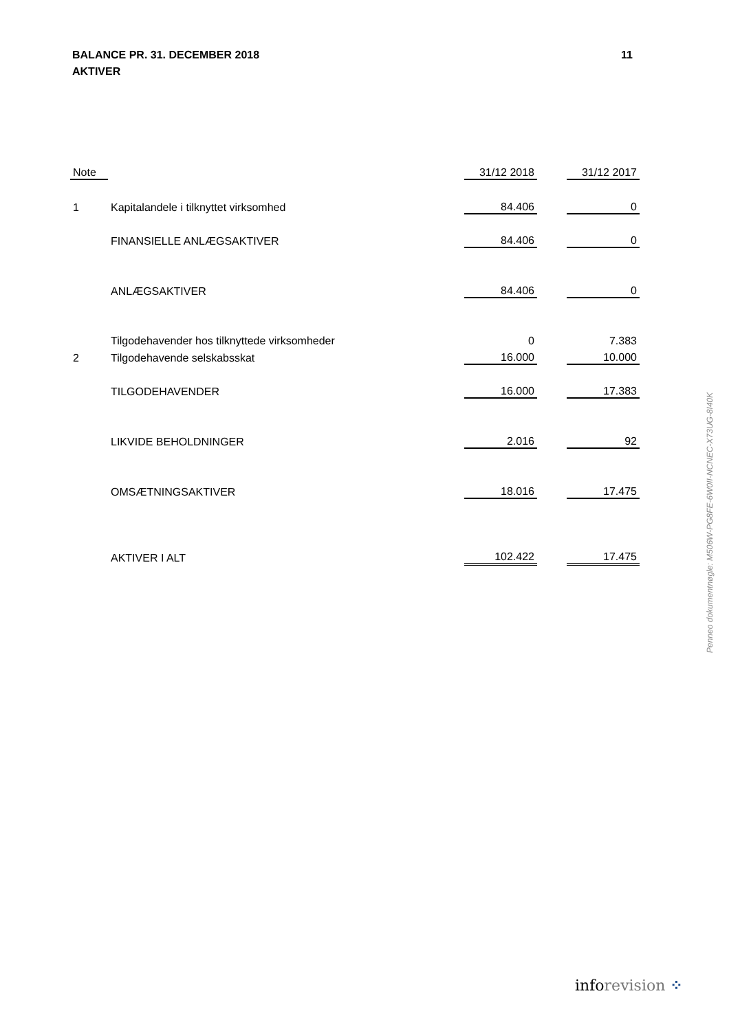BALANCE PR. 31. DECEMBER 2018
AKTIVER
11
| Note | | 31/12 2018 | | 31/12 2017 |
| --- | --- | --- | --- | --- |
| 1 | Kapitalandele i tilknyttet virksomhed | 84.406 | | 0 |
| | FINANSIELLE ANLÆGSAKTIVER | 84.406 | | 0 |
| | ANLÆGSAKTIVER | 84.406 | | 0 |
| | Tilgodehavender hos tilknyttede virksomheder | 0 | | 7.383 |
| 2 | Tilgodehavende selskabsskat | 16.000 | | 10.000 |
| | TILGODEHAVENDER | 16.000 | | 17.383 |
| | LIKVIDE BEHOLDNINGER | 2.016 | | 92 |
| | OMSÆTNINGSAKTIVER | 18.016 | | 17.475 |
| | AKTIVER I ALT | 102.422 | | 17.475 |
Penneo dokumentnøgle: M506W-PG8FE-6W0II-NCNEC-X73UG-8I40K
inforevision ⁘